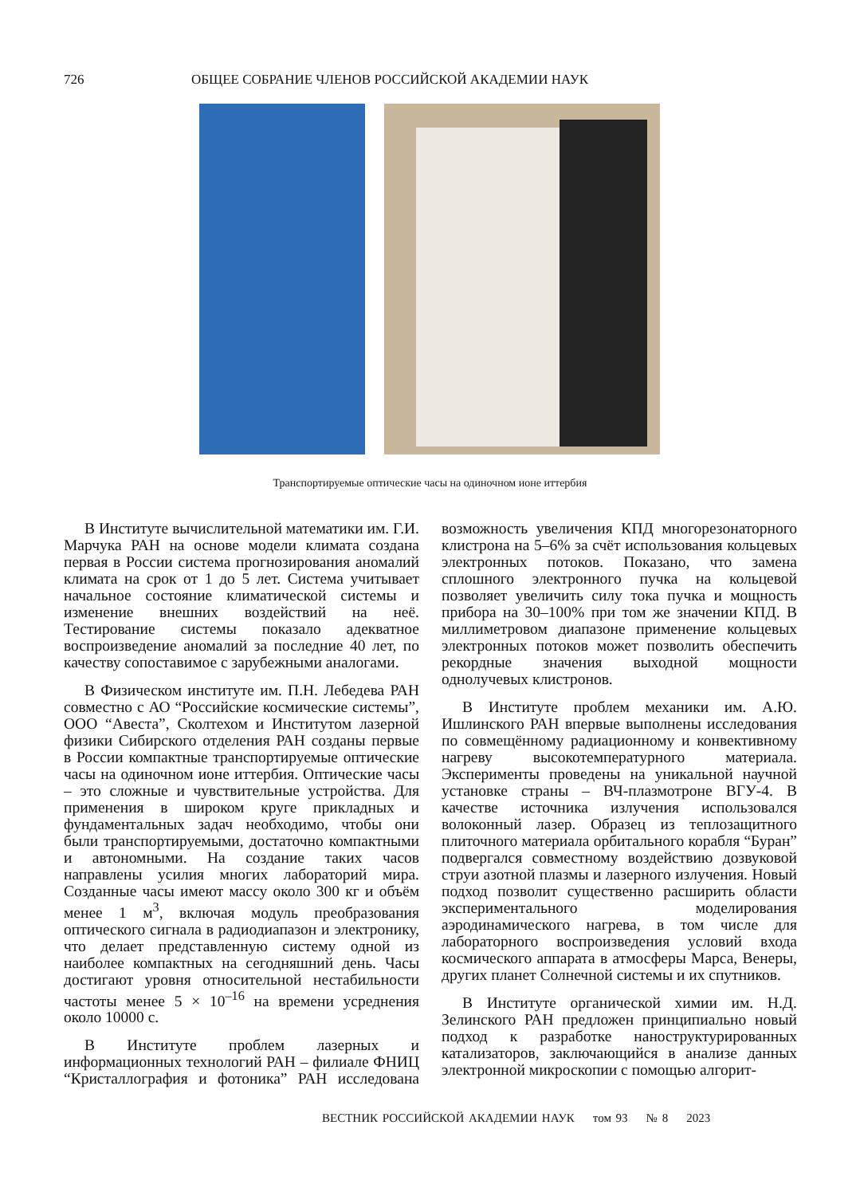726 ОБЩЕЕ СОБРАНИЕ ЧЛЕНОВ РОССИЙСКОЙ АКАДЕМИИ НАУК
Транспортируемые оптические часы на одиночном ионе иттербия
В Институте вычислительной математики им. Г.И. Марчука РАН на основе модели климата создана первая в России система прогнозирования аномалий климата на срок от 1 до 5 лет. Система учитывает начальное состояние климатической системы и изменение внешних воздействий на неё. Тестирование системы показало адекватное воспроизведение аномалий за последние 40 лет, по качеству сопоставимое с зарубежными аналогами.
В Физическом институте им. П.Н. Лебедева РАН совместно с АО “Российские космические системы”, ООО “Авеста”, Сколтехом и Институтом лазерной физики Сибирского отделения РАН созданы первые в России компактные транспортируемые оптические часы на одиночном ионе иттербия. Оптические часы – это сложные и чувствительные устройства. Для применения в широком круге прикладных и фундаментальных задач необходимо, чтобы они были транспортируемыми, достаточно компактными и автономными. На создание таких часов направлены усилия многих лабораторий мира. Созданные часы имеют массу около 300 кг и объём менее 1 м<sup>3</sup>, включая модуль преобразования оптического сигнала в радиодиапазон и электронику, что делает представленную систему одной из наиболее компактных на сегодняшний день. Часы достигают уровня относительной нестабильности частоты менее 5 × 10<sup>–16</sup> на времени усреднения около 10000 с.
В Институте проблем лазерных и информационных технологий РАН – филиале ФНИЦ “Кристаллография и фотоника” РАН исследована возможность увеличения КПД многорезонаторного клистрона на 5–6% за счёт использования кольцевых электронных потоков. Показано, что замена сплошного электронного пучка на кольцевой позволяет увеличить силу тока пучка и мощность прибора на 30–100% при том же значении КПД. В миллиметровом диапазоне применение кольцевых электронных потоков может позволить обеспечить рекордные значения выходной мощности однолучевых клистронов.
В Институте проблем механики им. А.Ю. Ишлинского РАН впервые выполнены исследования по совмещённому радиационному и конвективному нагреву высокотемпературного материала. Эксперименты проведены на уникальной научной установке страны – ВЧ-плазмотроне ВГУ-4. В качестве источника излучения использовался волоконный лазер. Образец из теплозащитного плиточного материала орбитального корабля “Буран” подвергался совместному воздействию дозвуковой струи азотной плазмы и лазерного излучения. Новый подход позволит существенно расширить области экспериментального моделирования аэродинамического нагрева, в том числе для лабораторного воспроизведения условий входа космического аппарата в атмосферы Марса, Венеры, других планет Солнечной системы и их спутников.
В Институте органической химии им. Н.Д. Зелинского РАН предложен принципиально новый подход к разработке наноструктурированных катализаторов, заключающийся в анализе данных электронной микроскопии с помощью алгорит-
ВЕСТНИК РОССИЙСКОЙ АКАДЕМИИ НАУК том 93 № 8 2023